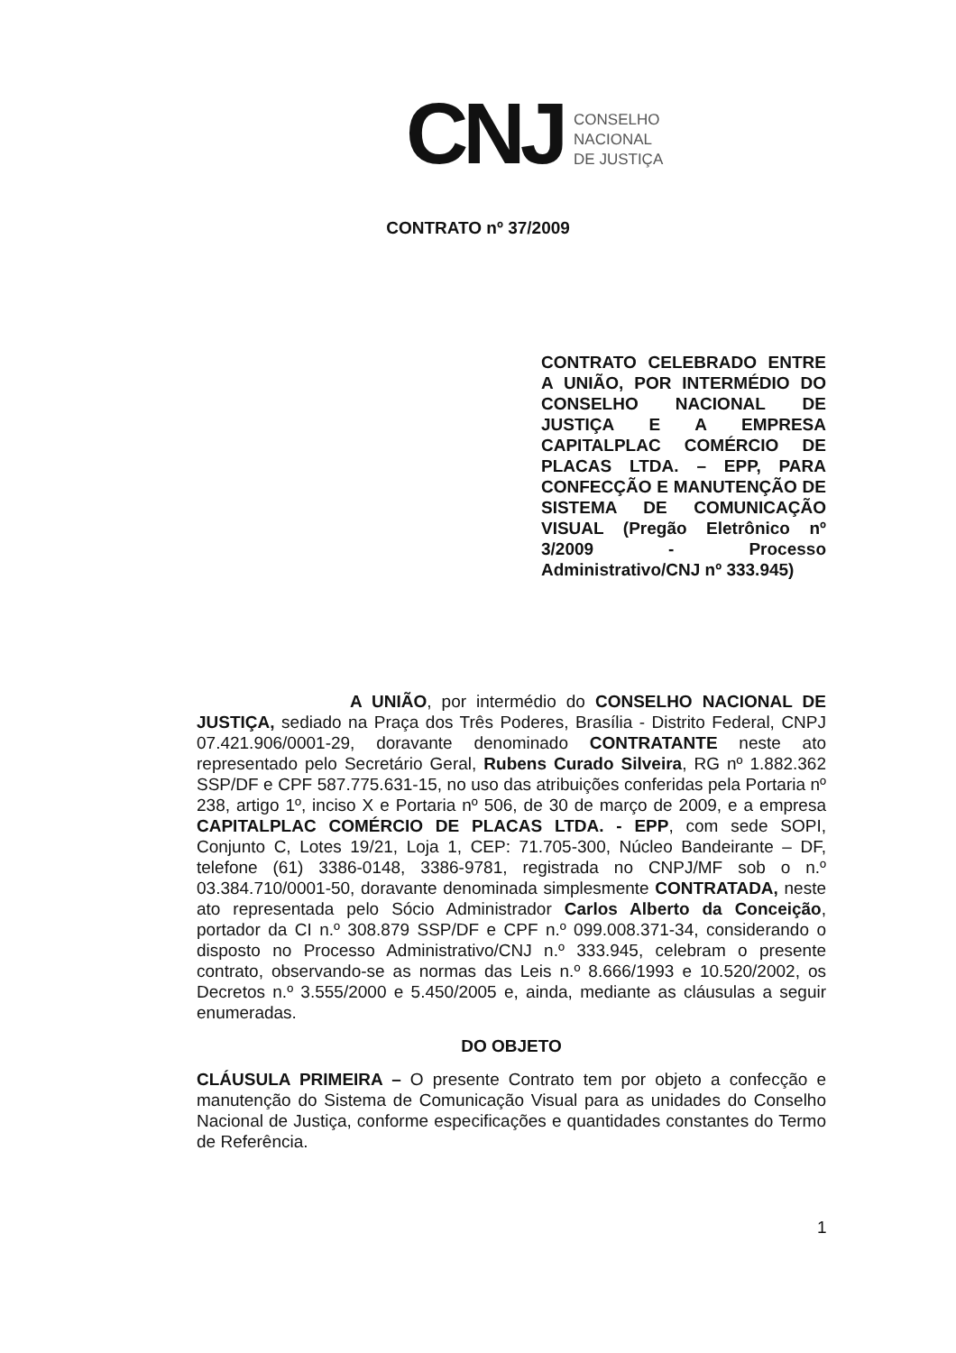CNJ
CONSELHO
NACIONAL
DE JUSTIÇA
CONTRATO nº 37/2009
CONTRATO CELEBRADO ENTRE A UNIÃO, POR INTERMÉDIO DO CONSELHO NACIONAL DE JUSTIÇA E A EMPRESA CAPITALPLAC COMÉRCIO DE PLACAS LTDA. – EPP, PARA CONFECÇÃO E MANUTENÇÃO DE SISTEMA DE COMUNICAÇÃO VISUAL (Pregão Eletrônico nº 3/2009 - Processo Administrativo/CNJ nº 333.945)
A UNIÃO, por intermédio do CONSELHO NACIONAL DE JUSTIÇA, sediado na Praça dos Três Poderes, Brasília - Distrito Federal, CNPJ 07.421.906/0001-29, doravante denominado CONTRATANTE neste ato representado pelo Secretário Geral, Rubens Curado Silveira, RG nº 1.882.362 SSP/DF e CPF 587.775.631-15, no uso das atribuições conferidas pela Portaria nº 238, artigo 1º, inciso X e Portaria nº 506, de 30 de março de 2009, e a empresa CAPITALPLAC COMÉRCIO DE PLACAS LTDA. - EPP, com sede SOPI, Conjunto C, Lotes 19/21, Loja 1, CEP: 71.705-300, Núcleo Bandeirante – DF, telefone (61) 3386-0148, 3386-9781, registrada no CNPJ/MF sob o n.º 03.384.710/0001-50, doravante denominada simplesmente CONTRATADA, neste ato representada pelo Sócio Administrador Carlos Alberto da Conceição, portador da CI n.º 308.879 SSP/DF e CPF n.º 099.008.371-34, considerando o disposto no Processo Administrativo/CNJ n.º 333.945, celebram o presente contrato, observando-se as normas das Leis n.º 8.666/1993 e 10.520/2002, os Decretos n.º 3.555/2000 e 5.450/2005 e, ainda, mediante as cláusulas a seguir enumeradas.
DO OBJETO
CLÁUSULA PRIMEIRA – O presente Contrato tem por objeto a confecção e manutenção do Sistema de Comunicação Visual para as unidades do Conselho Nacional de Justiça, conforme especificações e quantidades constantes do Termo de Referência.
1